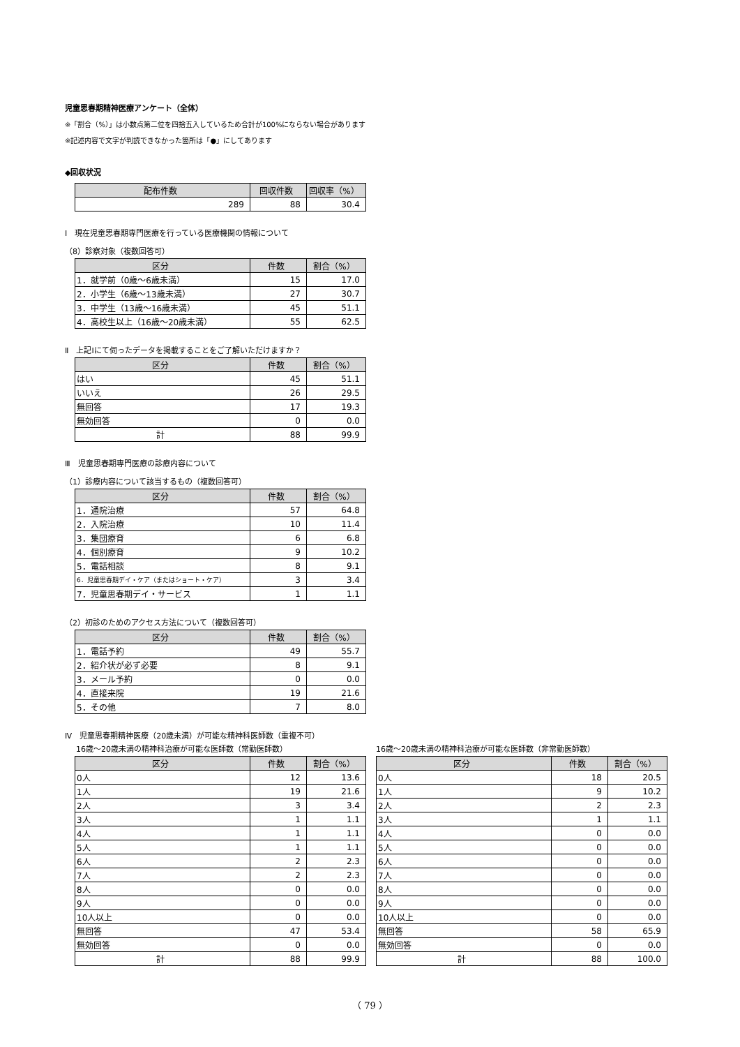児童思春期精神医療アンケート（全体）
※「割合（%）」は小数点第二位を四捨五入しているため合計が100%にならない場合があります
※記述内容で文字が判読できなかった箇所は「●」にしてあります
◆回収状況
| 配布件数 | 回収件数 | 回収率（%） |
| --- | --- | --- |
| 289 | 88 | 30.4 |
Ⅰ　現在児童思春期専門医療を行っている医療機関の情報について
（8）診察対象（複数回答可）
| 区分 | 件数 | 割合（%） |
| --- | --- | --- |
| 1．就学前（0歳～6歳未満） | 15 | 17.0 |
| 2．小学生（6歳～13歳未満） | 27 | 30.7 |
| 3．中学生（13歳～16歳未満） | 45 | 51.1 |
| 4．高校生以上（16歳～20歳未満） | 55 | 62.5 |
Ⅱ　上記Ⅰにて伺ったデータを掲載することをご了解いただけますか？
| 区分 | 件数 | 割合（%） |
| --- | --- | --- |
| はい | 45 | 51.1 |
| いいえ | 26 | 29.5 |
| 無回答 | 17 | 19.3 |
| 無効回答 | 0 | 0.0 |
| 計 | 88 | 99.9 |
Ⅲ　児童思春期専門医療の診療内容について
（1）診療内容について該当するもの（複数回答可）
| 区分 | 件数 | 割合（%） |
| --- | --- | --- |
| 1．通院治療 | 57 | 64.8 |
| 2．入院治療 | 10 | 11.4 |
| 3．集団療育 | 6 | 6.8 |
| 4．個別療育 | 9 | 10.2 |
| 5．電話相談 | 8 | 9.1 |
| 6．児童思春期デイ・ケア（またはショート・ケア） | 3 | 3.4 |
| 7．児童思春期デイ・サービス | 1 | 1.1 |
（2）初診のためのアクセス方法について（複数回答可）
| 区分 | 件数 | 割合（%） |
| --- | --- | --- |
| 1．電話予約 | 49 | 55.7 |
| 2．紹介状が必ず必要 | 8 | 9.1 |
| 3．メール予約 | 0 | 0.0 |
| 4．直接来院 | 19 | 21.6 |
| 5．その他 | 7 | 8.0 |
Ⅳ　児童思春期精神医療（20歳未満）が可能な精神科医師数（重複不可）
16歳～20歳未満の精神科治療が可能な医師数（常勤医師数）
| 区分 | 件数 | 割合（%） |
| --- | --- | --- |
| 0人 | 12 | 13.6 |
| 1人 | 19 | 21.6 |
| 2人 | 3 | 3.4 |
| 3人 | 1 | 1.1 |
| 4人 | 1 | 1.1 |
| 5人 | 1 | 1.1 |
| 6人 | 2 | 2.3 |
| 7人 | 2 | 2.3 |
| 8人 | 0 | 0.0 |
| 9人 | 0 | 0.0 |
| 10人以上 | 0 | 0.0 |
| 無回答 | 47 | 53.4 |
| 無効回答 | 0 | 0.0 |
| 計 | 88 | 99.9 |
16歳～20歳未満の精神科治療が可能な医師数（非常勤医師数）
| 区分 | 件数 | 割合（%） |
| --- | --- | --- |
| 0人 | 18 | 20.5 |
| 1人 | 9 | 10.2 |
| 2人 | 2 | 2.3 |
| 3人 | 1 | 1.1 |
| 4人 | 0 | 0.0 |
| 5人 | 0 | 0.0 |
| 6人 | 0 | 0.0 |
| 7人 | 0 | 0.0 |
| 8人 | 0 | 0.0 |
| 9人 | 0 | 0.0 |
| 10人以上 | 0 | 0.0 |
| 無回答 | 58 | 65.9 |
| 無効回答 | 0 | 0.0 |
| 計 | 88 | 100.0 |
（ 79 ）